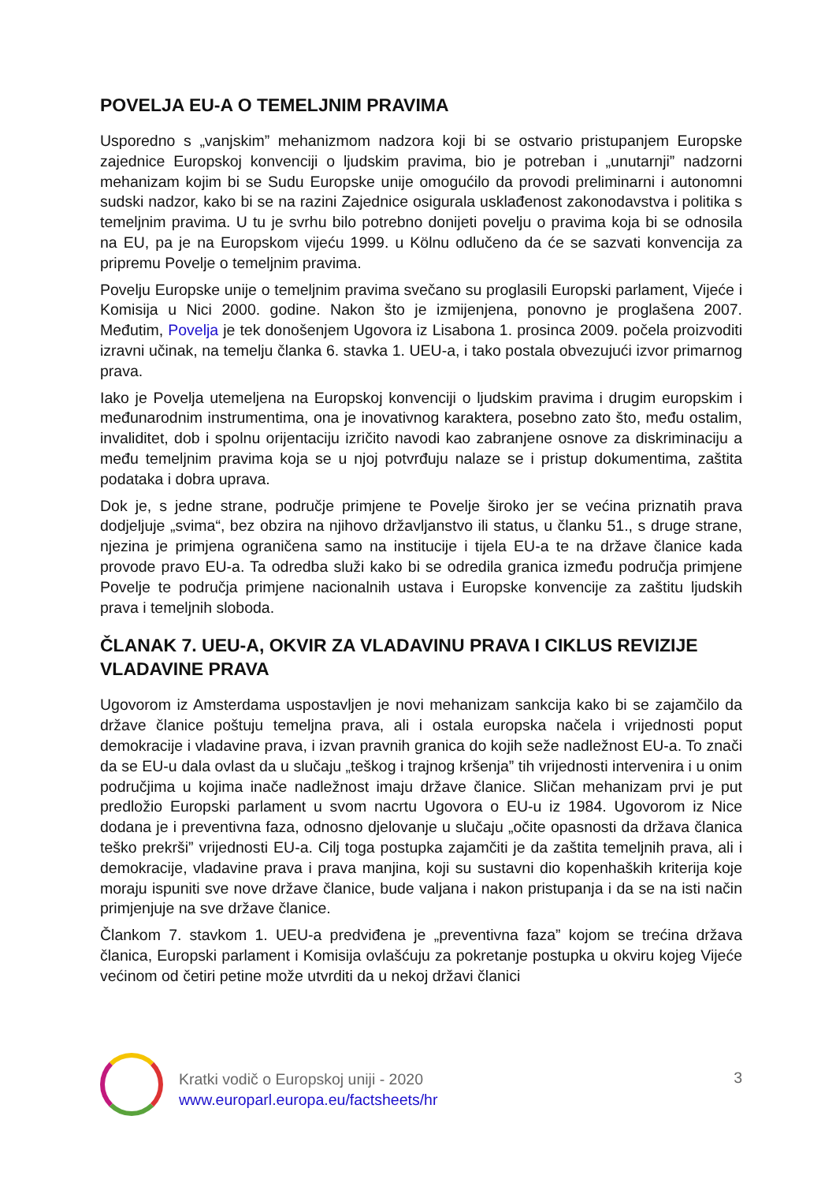POVELJA EU-A O TEMELJNIM PRAVIMA
Usporedno s „vanjskim” mehanizmom nadzora koji bi se ostvario pristupanjem Europske zajednice Europskoj konvenciji o ljudskim pravima, bio je potreban i „unutarnji” nadzorni mehanizam kojim bi se Sudu Europske unije omogućilo da provodi preliminarni i autonomni sudski nadzor, kako bi se na razini Zajednice osigurala usklađenost zakonodavstva i politika s temeljnim pravima. U tu je svrhu bilo potrebno donijeti povelju o pravima koja bi se odnosila na EU, pa je na Europskom vijeću 1999. u Kölnu odlučeno da će se sazvati konvencija za pripremu Povelje o temeljnim pravima.
Povelju Europske unije o temeljnim pravima svečano su proglasili Europski parlament, Vijeće i Komisija u Nici 2000. godine. Nakon što je izmijenjena, ponovno je proglašena 2007. Međutim, Povelja je tek donošenjem Ugovora iz Lisabona 1. prosinca 2009. počela proizvoditi izravni učinak, na temelju članka 6. stavka 1. UEU-a, i tako postala obvezujući izvor primarnog prava.
Iako je Povelja utemeljena na Europskoj konvenciji o ljudskim pravima i drugim europskim i međunarodnim instrumentima, ona je inovativnog karaktera, posebno zato što, među ostalim, invaliditet, dob i spolnu orijentaciju izričito navodi kao zabranjene osnove za diskriminaciju a među temeljnim pravima koja se u njoj potvrđuju nalaze se i pristup dokumentima, zaštita podataka i dobra uprava.
Dok je, s jedne strane, područje primjene te Povelje široko jer se većina priznatih prava dodjeljuje „svima“, bez obzira na njihovo državljanstvo ili status, u članku 51., s druge strane, njezina je primjena ograničena samo na institucije i tijela EU-a te na države članice kada provode pravo EU-a. Ta odredba služi kako bi se odredila granica između područja primjene Povelje te područja primjene nacionalnih ustava i Europske konvencije za zaštitu ljudskih prava i temeljnih sloboda.
ČLANAK 7. UEU-A, OKVIR ZA VLADAVINU PRAVA I CIKLUS REVIZIJE VLADAVINE PRAVA
Ugovorom iz Amsterdama uspostavljen je novi mehanizam sankcija kako bi se zajamčilo da države članice poštuju temeljna prava, ali i ostala europska načela i vrijednosti poput demokracije i vladavine prava, i izvan pravnih granica do kojih seže nadležnost EU-a. To znači da se EU-u dala ovlast da u slučaju „teškog i trajnog kršenja” tih vrijednosti intervenira i u onim područjima u kojima inače nadležnost imaju države članice. Sličan mehanizam prvi je put predložio Europski parlament u svom nacrtu Ugovora o EU-u iz 1984. Ugovorom iz Nice dodana je i preventivna faza, odnosno djelovanje u slučaju „očite opasnosti da država članica teško prekrši” vrijednosti EU-a. Cilj toga postupka zajamčiti je da zaštita temeljnih prava, ali i demokracije, vladavine prava i prava manjina, koji su sustavni dio kopenhaških kriterija koje moraju ispuniti sve nove države članice, bude valjana i nakon pristupanja i da se na isti način primjenjuje na sve države članice.
Člankom 7. stavkom 1. UEU-a predviđena je „preventivna faza” kojom se trećina država članica, Europski parlament i Komisija ovlašćuju za pokretanje postupka u okviru kojeg Vijeće većinom od četiri petine može utvrditi da u nekoj državi članici
Kratki vodič o Europskoj uniji - 2020
www.europarl.europa.eu/factsheets/hr
3